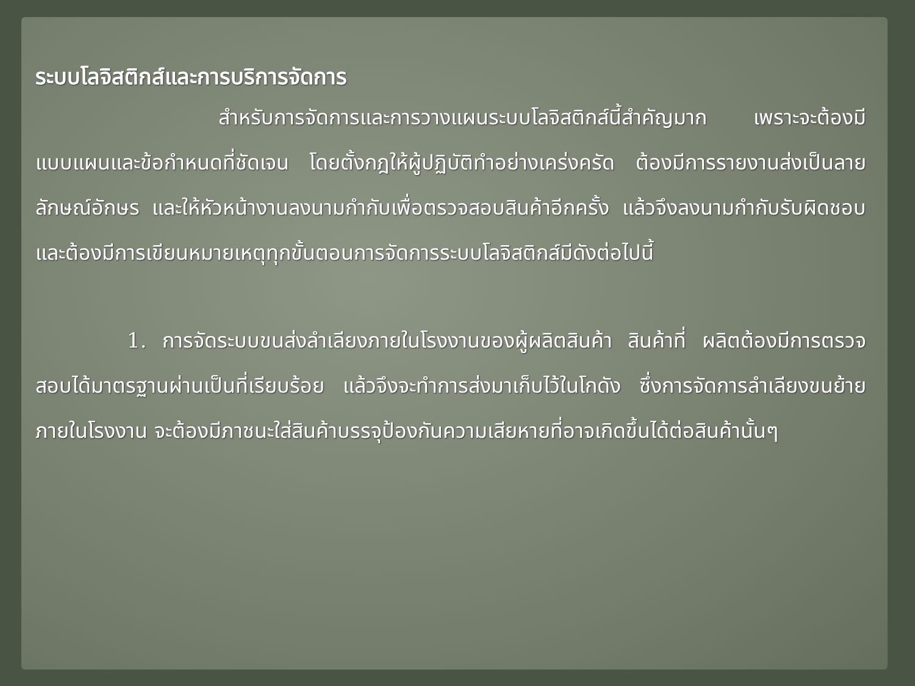ระบบโลจิสติกส์และการบริการจัดการ
สำหรับการจัดการและการวางแผนระบบโลจิสติกส์นี้สำคัญมาก เพราะจะต้องมีแบบแผนและข้อกำหนดที่ชัดเจน โดยตั้งกฎให้ผู้ปฏิบัติทำอย่างเคร่งครัด ต้องมีการรายงานส่งเป็นลายลักษณ์อักษร และให้หัวหน้างานลงนามกำกับเพื่อตรวจสอบสินค้าอีกครั้ง แล้วจึงลงนามกำกับรับผิดชอบ และต้องมีการเขียนหมายเหตุทุกขั้นตอนการจัดการระบบโลจิสติกส์มีดังต่อไปนี้
1. การจัดระบบขนส่งลำเลียงภายในโรงงานของผู้ผลิตสินค้า สินค้าที่ ผลิตต้องมีการตรวจสอบได้มาตรฐานผ่านเป็นที่เรียบร้อย แล้วจึงจะทำการส่งมาเก็บไว้ในโกดัง ซึ่งการจัดการลำเลียงขนย้ายภายในโรงงาน จะต้องมีภาชนะใส่สินค้าบรรจุป้องกันความเสียหายที่อาจเกิดขึ้นได้ต่อสินค้านั้นๆ